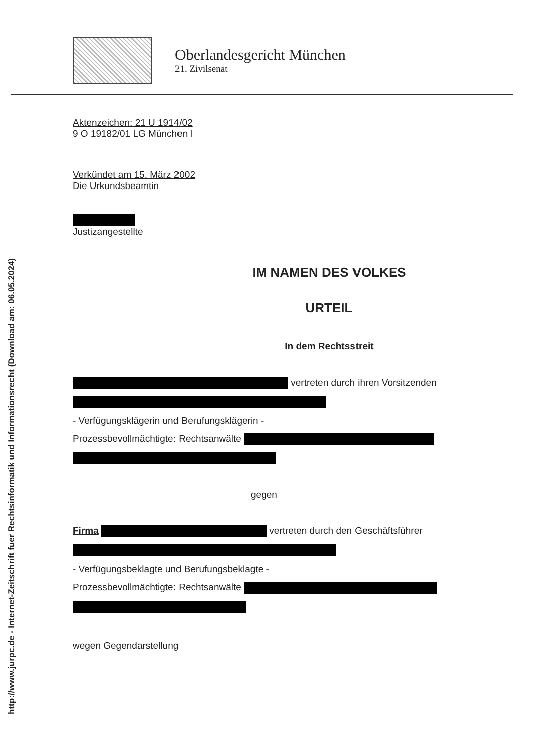http://www.jurpc.de - Internet-Zeitschrift fuer Rechtsinformatik und Informationsrecht (Download am: 06.05.2024)
Oberlandesgericht München
21. Zivilsenat
Aktenzeichen: 21 U 1914/02
9 O 19182/01 LG München I
Verkündet am 15. März 2002
Die Urkundsbeamtin
Justizangestellte
IM NAMEN DES VOLKES
URTEIL
In dem Rechtsstreit
vertreten durch ihren Vorsitzenden
- Verfügungsklägerin und Berufungsklägerin -
Prozessbevollmächtigte: Rechtsanwälte
gegen
Firma vertreten durch den Geschäftsführer
- Verfügungsbeklagte und Berufungsbeklagte -
Prozessbevollmächtigte: Rechtsanwälte
wegen Gegendarstellung